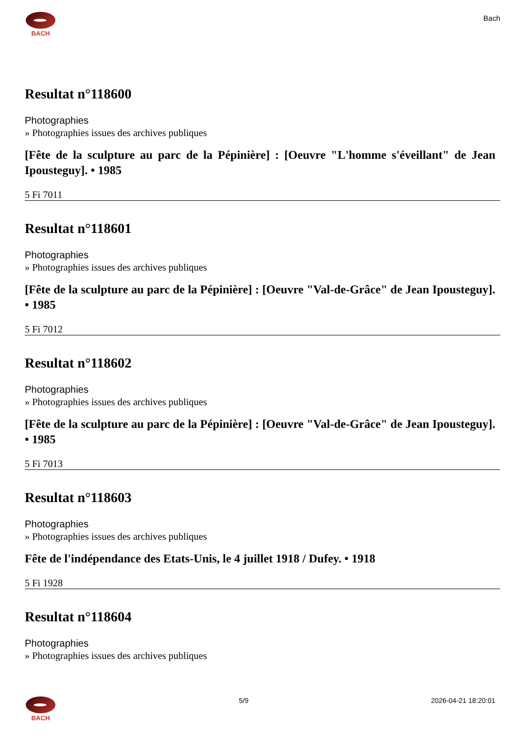BACH
Bach
Resultat n°118600
Photographies
» Photographies issues des archives publiques
[Fête de la sculpture au parc de la Pépinière] : [Oeuvre "L'homme s'éveillant" de Jean Ipousteguy]. • 1985
5 Fi 7011
Resultat n°118601
Photographies
» Photographies issues des archives publiques
[Fête de la sculpture au parc de la Pépinière] : [Oeuvre "Val-de-Grâce" de Jean Ipousteguy]. • 1985
5 Fi 7012
Resultat n°118602
Photographies
» Photographies issues des archives publiques
[Fête de la sculpture au parc de la Pépinière] : [Oeuvre "Val-de-Grâce" de Jean Ipousteguy]. • 1985
5 Fi 7013
Resultat n°118603
Photographies
» Photographies issues des archives publiques
Fête de l'indépendance des Etats-Unis, le 4 juillet 1918 / Dufey. • 1918
5 Fi 1928
Resultat n°118604
Photographies
» Photographies issues des archives publiques
BACH 5/9 2026-04-21 18:20:01